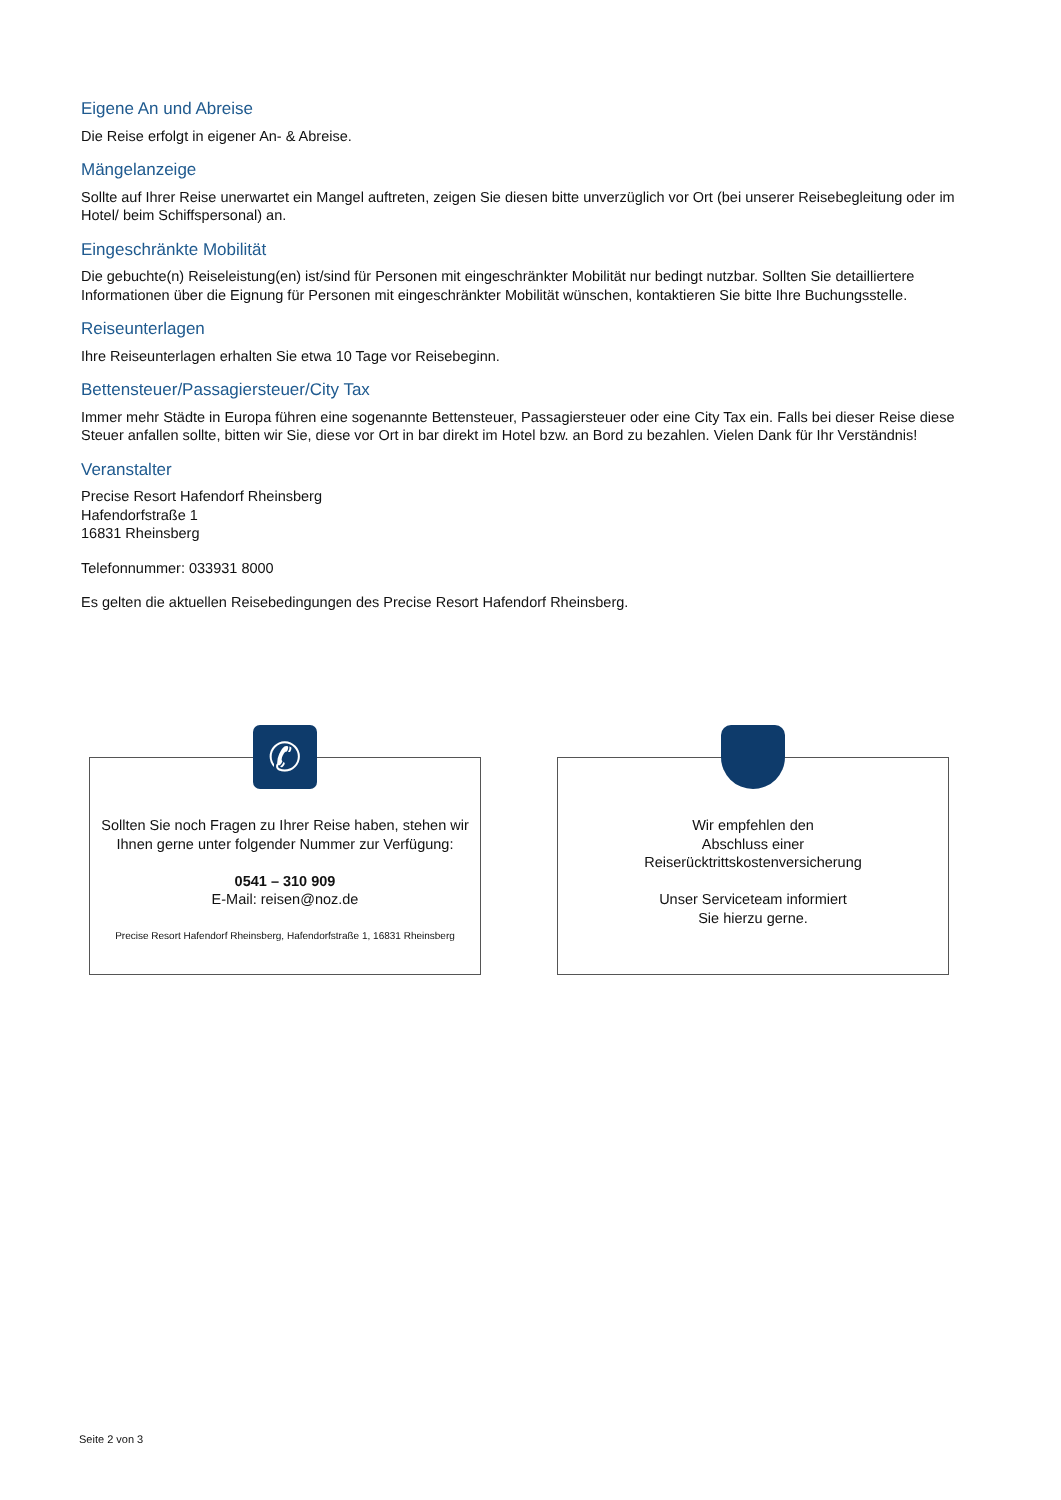Eigene An und Abreise
Die Reise erfolgt in eigener An- & Abreise.
Mängelanzeige
Sollte auf Ihrer Reise unerwartet ein Mangel auftreten, zeigen Sie diesen bitte unverzüglich vor Ort (bei unserer Reisebegleitung oder im Hotel/ beim Schiffspersonal) an.
Eingeschränkte Mobilität
Die gebuchte(n) Reiseleistung(en) ist/sind für Personen mit eingeschränkter Mobilität nur bedingt nutzbar. Sollten Sie detailliertere Informationen über die Eignung für Personen mit eingeschränkter Mobilität wünschen, kontaktieren Sie bitte Ihre Buchungsstelle.
Reiseunterlagen
Ihre Reiseunterlagen erhalten Sie etwa 10 Tage vor Reisebeginn.
Bettensteuer/Passagiersteuer/City Tax
Immer mehr Städte in Europa führen eine sogenannte Bettensteuer, Passagiersteuer oder eine City Tax ein. Falls bei dieser Reise diese Steuer anfallen sollte, bitten wir Sie, diese vor Ort in bar direkt im Hotel bzw. an Bord zu bezahlen. Vielen Dank für Ihr Verständnis!
Veranstalter
Precise Resort Hafendorf Rheinsberg
Hafendorfstraße 1
16831 Rheinsberg
Telefonnummer: 033931 8000
Es gelten die aktuellen Reisebedingungen des Precise Resort Hafendorf Rheinsberg.
✆
Sollten Sie noch Fragen zu Ihrer Reise haben, stehen wir Ihnen gerne unter folgender Nummer zur Verfügung:
0541 – 310 909
E-Mail: reisen@noz.de
Precise Resort Hafendorf Rheinsberg, Hafendorfstraße 1, 16831 Rheinsberg
Wir empfehlen den
Abschluss einer
Reiserücktrittskostenversicherung
Unser Serviceteam informiert
Sie hierzu gerne.
Seite 2 von 3